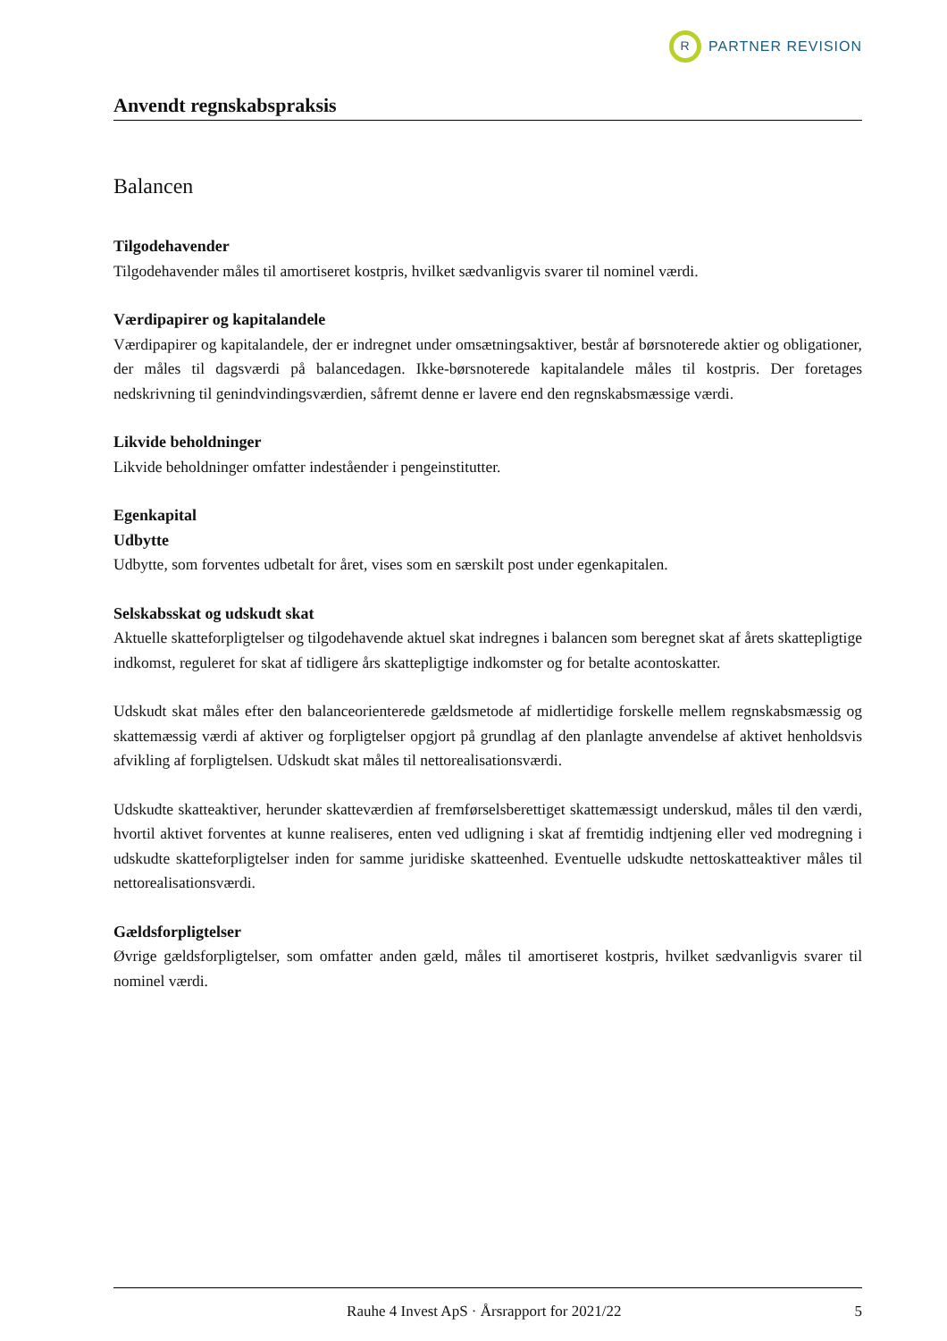R PARTNER REVISION
Anvendt regnskabspraksis
Balancen
Tilgodehavender
Tilgodehavender måles til amortiseret kostpris, hvilket sædvanligvis svarer til nominel værdi.
Værdipapirer og kapitalandele
Værdipapirer og kapitalandele, der er indregnet under omsætningsaktiver, består af børsnoterede aktier og obligationer, der måles til dagsværdi på balancedagen. Ikke-børsnoterede kapitalandele måles til kostpris. Der foretages nedskrivning til genindvindingsværdien, såfremt denne er lavere end den regnskabsmæssige værdi.
Likvide beholdninger
Likvide beholdninger omfatter indeståender i pengeinstitutter.
Egenkapital
Udbytte
Udbytte, som forventes udbetalt for året, vises som en særskilt post under egenkapitalen.
Selskabsskat og udskudt skat
Aktuelle skatteforpligtelser og tilgodehavende aktuel skat indregnes i balancen som beregnet skat af årets skattepligtige indkomst, reguleret for skat af tidligere års skattepligtige indkomster og for betalte acontoskatter.
Udskudt skat måles efter den balanceorienterede gældsmetode af midlertidige forskelle mellem regnskabsmæssig og skattemæssig værdi af aktiver og forpligtelser opgjort på grundlag af den planlagte anvendelse af aktivet henholdsvis afvikling af forpligtelsen. Udskudt skat måles til nettorealisationsværdi.
Udskudte skatteaktiver, herunder skatteværdien af fremførselsberettiget skattemæssigt underskud, måles til den værdi, hvortil aktivet forventes at kunne realiseres, enten ved udligning i skat af fremtidig indtjening eller ved modregning i udskudte skatteforpligtelser inden for samme juridiske skatteenhed. Eventuelle udskudte nettoskatteaktiver måles til nettorealisationsværdi.
Gældsforpligtelser
Øvrige gældsforpligtelser, som omfatter anden gæld, måles til amortiseret kostpris, hvilket sædvanligvis svarer til nominel værdi.
Rauhe 4 Invest ApS · Årsrapport for 2021/22 5